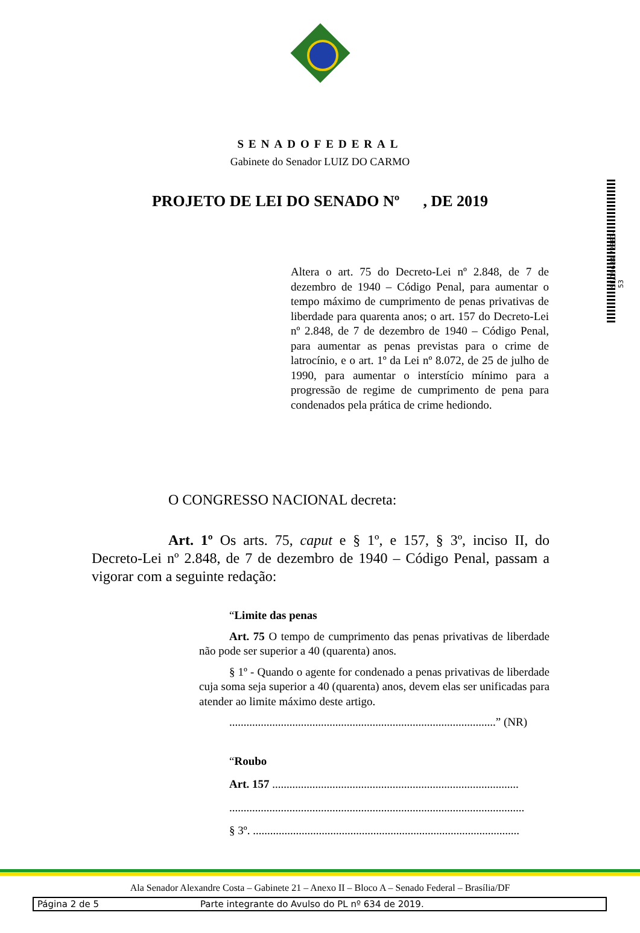SENADOFEDERAL
Gabinete do Senador LUIZ DO CARMO
PROJETO DE LEI DO SENADO Nº , DE 2019
SF/19684.72883-53
Altera o art. 75 do Decreto-Lei nº 2.848, de 7 de dezembro de 1940 – Código Penal, para aumentar o tempo máximo de cumprimento de penas privativas de liberdade para quarenta anos; o art. 157 do Decreto-Lei nº 2.848, de 7 de dezembro de 1940 – Código Penal, para aumentar as penas previstas para o crime de latrocínio, e o art. 1º da Lei nº 8.072, de 25 de julho de 1990, para aumentar o interstício mínimo para a progressão de regime de cumprimento de pena para condenados pela prática de crime hediondo.
O CONGRESSO NACIONAL decreta:
Art. 1º Os arts. 75, caput e § 1º, e 157, § 3º, inciso II, do Decreto-Lei nº 2.848, de 7 de dezembro de 1940 – Código Penal, passam a vigorar com a seguinte redação:
“Limite das penas
Art. 75 O tempo de cumprimento das penas privativas de liberdade não pode ser superior a 40 (quarenta) anos.
§ 1º - Quando o agente for condenado a penas privativas de liberdade cuja soma seja superior a 40 (quarenta) anos, devem elas ser unificadas para atender ao limite máximo deste artigo.
.............................................................................................” (NR)
“Roubo
Art. 157 ......................................................................................
.......................................................................................................
§ 3º. .............................................................................................
Ala Senador Alexandre Costa – Gabinete 21 – Anexo II – Bloco A – Senado Federal – Brasília/DF
Página 2 de 5 Parte integrante do Avulso do PL nº 634 de 2019.